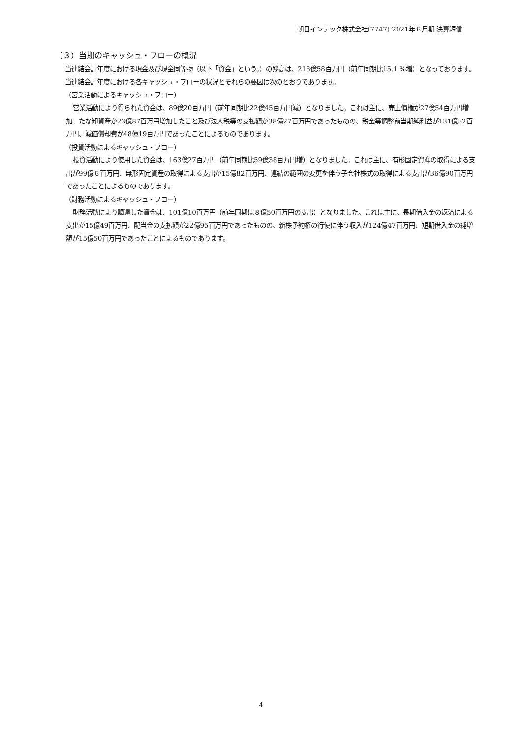朝日インテック株式会社(7747) 2021年６月期 決算短信
（３）当期のキャッシュ・フローの概況
当連結会計年度における現金及び現金同等物（以下「資金」という。）の残高は、213億58百万円（前年同期比15.1 %増）となっております。
当連結会計年度における各キャッシュ・フローの状況とそれらの要因は次のとおりであります。
（営業活動によるキャッシュ・フロー）
営業活動により得られた資金は、89億20百万円（前年同期比22億45百万円減）となりました。これは主に、売上債権が27億54百万円増加、たな卸資産が23億87百万円増加したこと及び法人税等の支払額が38億27百万円であったものの、税金等調整前当期純利益が131億32百万円、減価償却費が48億19百万円であったことによるものであります。
（投資活動によるキャッシュ・フロー）
投資活動により使用した資金は、163億27百万円（前年同期比59億38百万円増）となりました。これは主に、有形固定資産の取得による支出が99億６百万円、無形固定資産の取得による支出が15億82百万円、連結の範囲の変更を伴う子会社株式の取得による支出が36億90百万円であったことによるものであります。
（財務活動によるキャッシュ・フロー）
財務活動により調達した資金は、101億10百万円（前年同期は８億50百万円の支出）となりました。これは主に、長期借入金の返済による支出が15億49百万円、配当金の支払額が22億95百万円であったものの、新株予約権の行使に伴う収入が124億47百万円、短期借入金の純増額が15億50百万円であったことによるものであります。
4